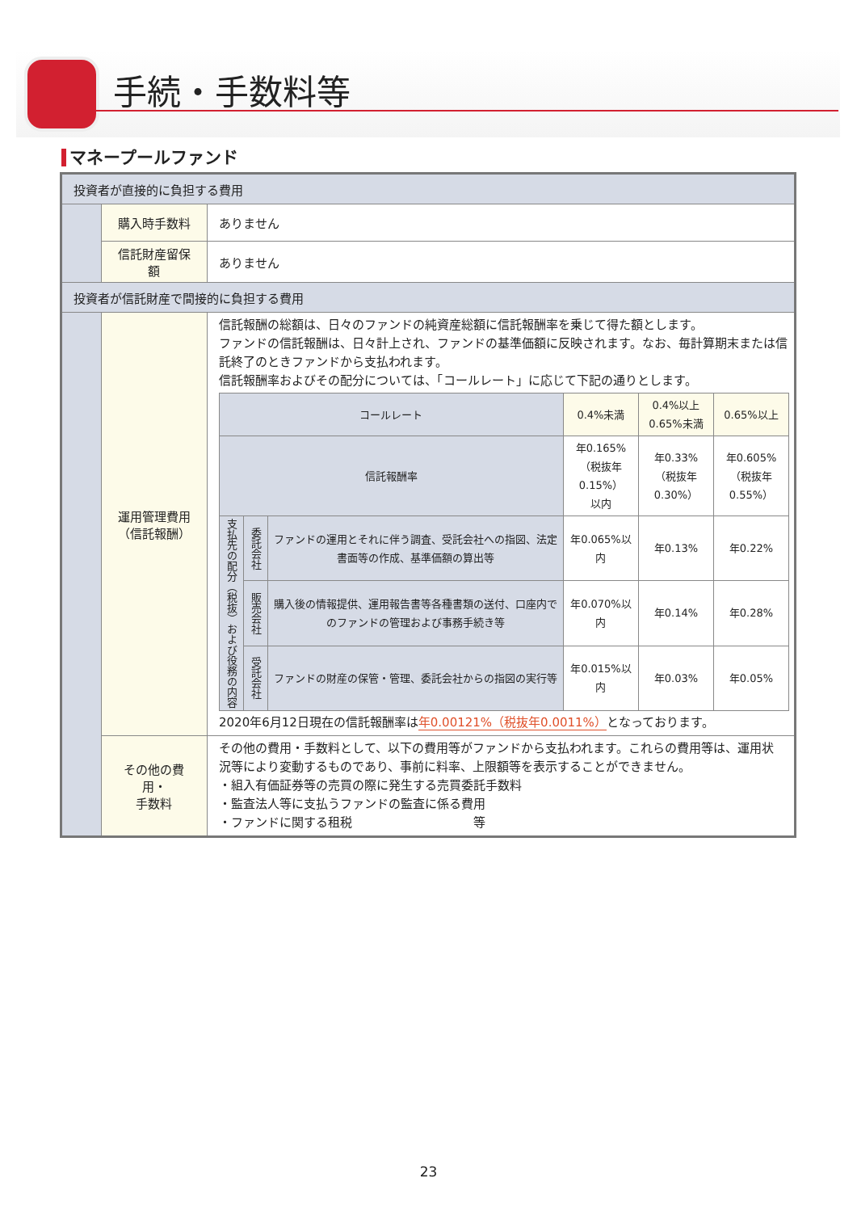手続・手数料等
マネープールファンド
| 投資者が直接的に負担する費用 | | |
| | 購入時手数料 | ありません |
| | 信託財産留保額 | ありません |
| 投資者が信託財産で間接的に負担する費用 | | |
| | 運用管理費用 （信託報酬） | 信託報酬の総額は、日々のファンドの純資産総額に信託報酬率を乗じて得た額とします。 ファンドの信託報酬は、日々計上され、ファンドの基準価額に反映されます。なお、毎計算期末または信託終了のときファンドから支払われます。 信託報酬率およびその配分については、「コールレート」に応じて下記の通りとします。 / コールレート / / / 0.4%未満 / 0.4%以上 0.65%未満 / 0.65%以上 / / 信託報酬率 / / / 年0.165% （税抜年0.15%） 以内 / 年0.33% （税抜年0.30%） / 年0.605% （税抜年0.55%） / / 支払先の配分（税抜）および役務の内容 / 委託会社 / ファンドの運用とそれに伴う調査、受託会社への指図、法定書面等の作成、基準価額の算出等 / 年0.065%以内 / 年0.13% / 年0.22% / / / 販売会社 / 購入後の情報提供、運用報告書等各種書類の送付、口座内でのファンドの管理および事務手続き等 / 年0.070%以内 / 年0.14% / 年0.28% / / / 受託会社 / ファンドの財産の保管・管理、委託会社からの指図の実行等 / 年0.015%以内 / 年0.03% / 年0.05% / 2020年6月12日現在の信託報酬率は 年0.00121%（税抜年0.0011%） となっております。 |
| | その他の費用・ 手数料 | その他の費用・手数料として、以下の費用等がファンドから支払われます。これらの費用等は、運用状況等により変動するものであり、事前に料率、上限額等を表示することができません。 ・組入有価証券等の売買の際に発生する売買委託手数料 ・監査法人等に支払うファンドの監査に係る費用 ・ファンドに関する租税 等 |
23